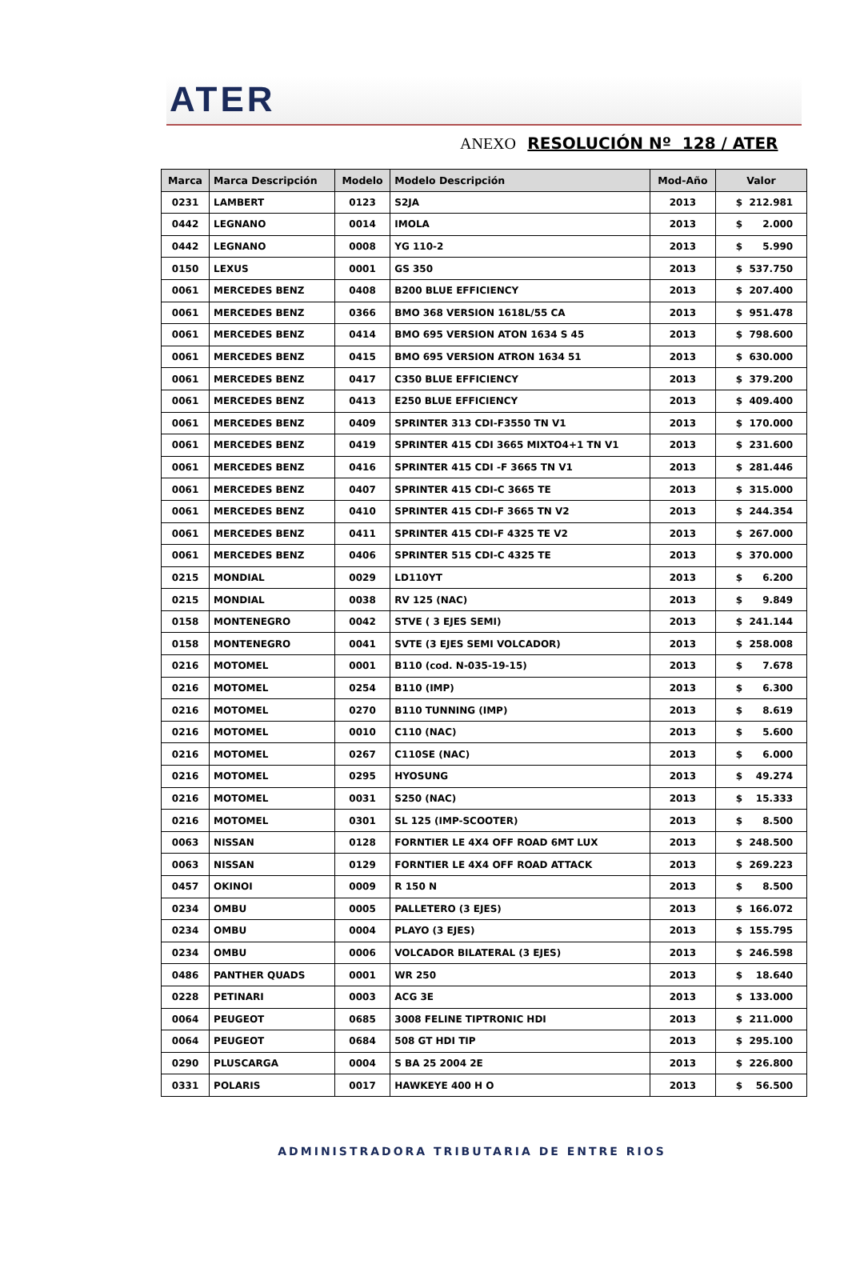ATER
ANEXO RESOLUCIÓN Nº 128 / ATER
| Marca | Marca Descripción | Modelo | Modelo Descripción | Mod-Año | Valor |
| --- | --- | --- | --- | --- | --- |
| 0231 | LAMBERT | 0123 | S2JA | 2013 | $ 212.981 |
| 0442 | LEGNANO | 0014 | IMOLA | 2013 | $ 2.000 |
| 0442 | LEGNANO | 0008 | YG 110-2 | 2013 | $ 5.990 |
| 0150 | LEXUS | 0001 | GS 350 | 2013 | $ 537.750 |
| 0061 | MERCEDES BENZ | 0408 | B200 BLUE EFFICIENCY | 2013 | $ 207.400 |
| 0061 | MERCEDES BENZ | 0366 | BMO 368 VERSION 1618L/55 CA | 2013 | $ 951.478 |
| 0061 | MERCEDES BENZ | 0414 | BMO 695 VERSION ATON 1634 S 45 | 2013 | $ 798.600 |
| 0061 | MERCEDES BENZ | 0415 | BMO 695 VERSION ATRON 1634 51 | 2013 | $ 630.000 |
| 0061 | MERCEDES BENZ | 0417 | C350 BLUE EFFICIENCY | 2013 | $ 379.200 |
| 0061 | MERCEDES BENZ | 0413 | E250 BLUE EFFICIENCY | 2013 | $ 409.400 |
| 0061 | MERCEDES BENZ | 0409 | SPRINTER 313 CDI-F3550 TN V1 | 2013 | $ 170.000 |
| 0061 | MERCEDES BENZ | 0419 | SPRINTER 415 CDI 3665 MIXTO4+1 TN V1 | 2013 | $ 231.600 |
| 0061 | MERCEDES BENZ | 0416 | SPRINTER 415 CDI -F 3665 TN V1 | 2013 | $ 281.446 |
| 0061 | MERCEDES BENZ | 0407 | SPRINTER 415 CDI-C 3665 TE | 2013 | $ 315.000 |
| 0061 | MERCEDES BENZ | 0410 | SPRINTER 415 CDI-F 3665 TN V2 | 2013 | $ 244.354 |
| 0061 | MERCEDES BENZ | 0411 | SPRINTER 415 CDI-F 4325 TE V2 | 2013 | $ 267.000 |
| 0061 | MERCEDES BENZ | 0406 | SPRINTER 515 CDI-C 4325 TE | 2013 | $ 370.000 |
| 0215 | MONDIAL | 0029 | LD110YT | 2013 | $ 6.200 |
| 0215 | MONDIAL | 0038 | RV 125 (NAC) | 2013 | $ 9.849 |
| 0158 | MONTENEGRO | 0042 | STVE ( 3 EJES SEMI) | 2013 | $ 241.144 |
| 0158 | MONTENEGRO | 0041 | SVTE (3 EJES SEMI VOLCADOR) | 2013 | $ 258.008 |
| 0216 | MOTOMEL | 0001 | B110 (cod. N-035-19-15) | 2013 | $ 7.678 |
| 0216 | MOTOMEL | 0254 | B110 (IMP) | 2013 | $ 6.300 |
| 0216 | MOTOMEL | 0270 | B110 TUNNING (IMP) | 2013 | $ 8.619 |
| 0216 | MOTOMEL | 0010 | C110 (NAC) | 2013 | $ 5.600 |
| 0216 | MOTOMEL | 0267 | C110SE (NAC) | 2013 | $ 6.000 |
| 0216 | MOTOMEL | 0295 | HYOSUNG | 2013 | $ 49.274 |
| 0216 | MOTOMEL | 0031 | S250 (NAC) | 2013 | $ 15.333 |
| 0216 | MOTOMEL | 0301 | SL 125 (IMP-SCOOTER) | 2013 | $ 8.500 |
| 0063 | NISSAN | 0128 | FORNTIER LE 4X4 OFF ROAD 6MT LUX | 2013 | $ 248.500 |
| 0063 | NISSAN | 0129 | FORNTIER LE 4X4 OFF ROAD ATTACK | 2013 | $ 269.223 |
| 0457 | OKINOI | 0009 | R 150 N | 2013 | $ 8.500 |
| 0234 | OMBU | 0005 | PALLETERO (3 EJES) | 2013 | $ 166.072 |
| 0234 | OMBU | 0004 | PLAYO (3 EJES) | 2013 | $ 155.795 |
| 0234 | OMBU | 0006 | VOLCADOR BILATERAL (3 EJES) | 2013 | $ 246.598 |
| 0486 | PANTHER QUADS | 0001 | WR 250 | 2013 | $ 18.640 |
| 0228 | PETINARI | 0003 | ACG 3E | 2013 | $ 133.000 |
| 0064 | PEUGEOT | 0685 | 3008 FELINE TIPTRONIC HDI | 2013 | $ 211.000 |
| 0064 | PEUGEOT | 0684 | 508 GT HDI TIP | 2013 | $ 295.100 |
| 0290 | PLUSCARGA | 0004 | S BA 25 2004 2E | 2013 | $ 226.800 |
| 0331 | POLARIS | 0017 | HAWKEYE 400 H O | 2013 | $ 56.500 |
ADMINISTRADORA TRIBUTARIA DE ENTRE RIOS